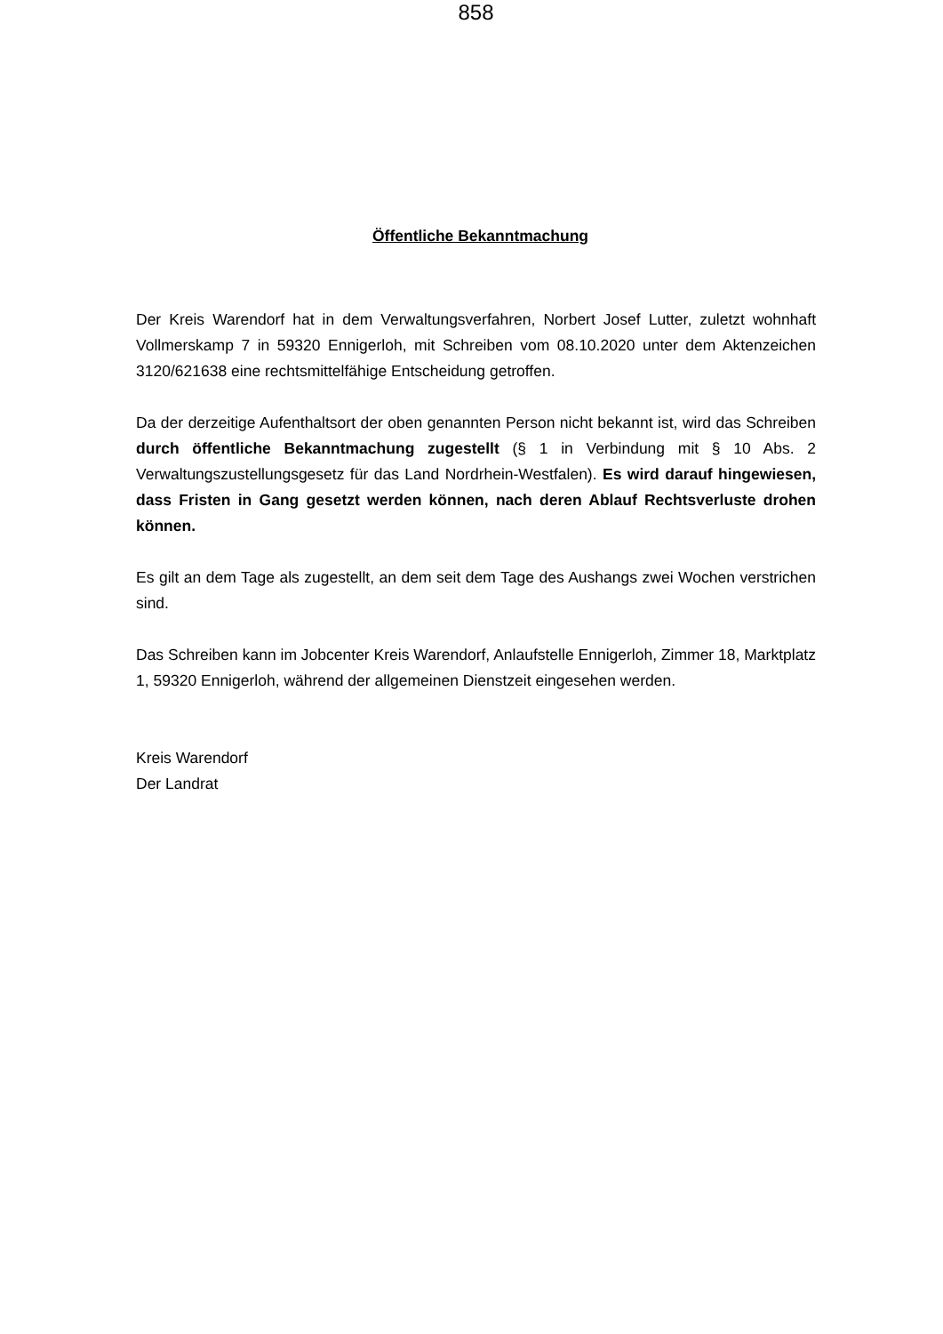858
Öffentliche Bekanntmachung
Der Kreis Warendorf hat in dem Verwaltungsverfahren, Norbert Josef Lutter, zuletzt wohnhaft Vollmerskamp 7 in 59320 Ennigerloh, mit Schreiben vom 08.10.2020 unter dem Aktenzeichen 3120/621638 eine rechtsmittelfähige Entscheidung getroffen.
Da der derzeitige Aufenthaltsort der oben genannten Person nicht bekannt ist, wird das Schreiben durch öffentliche Bekanntmachung zugestellt (§ 1 in Verbindung mit § 10 Abs. 2 Verwaltungszustellungsgesetz für das Land Nordrhein-Westfalen). Es wird darauf hingewiesen, dass Fristen in Gang gesetzt werden können, nach deren Ablauf Rechtsverluste drohen können.
Es gilt an dem Tage als zugestellt, an dem seit dem Tage des Aushangs zwei Wochen verstrichen sind.
Das Schreiben kann im Jobcenter Kreis Warendorf, Anlaufstelle Ennigerloh, Zimmer 18, Marktplatz 1, 59320 Ennigerloh, während der allgemeinen Dienstzeit eingesehen werden.
Kreis Warendorf
Der Landrat